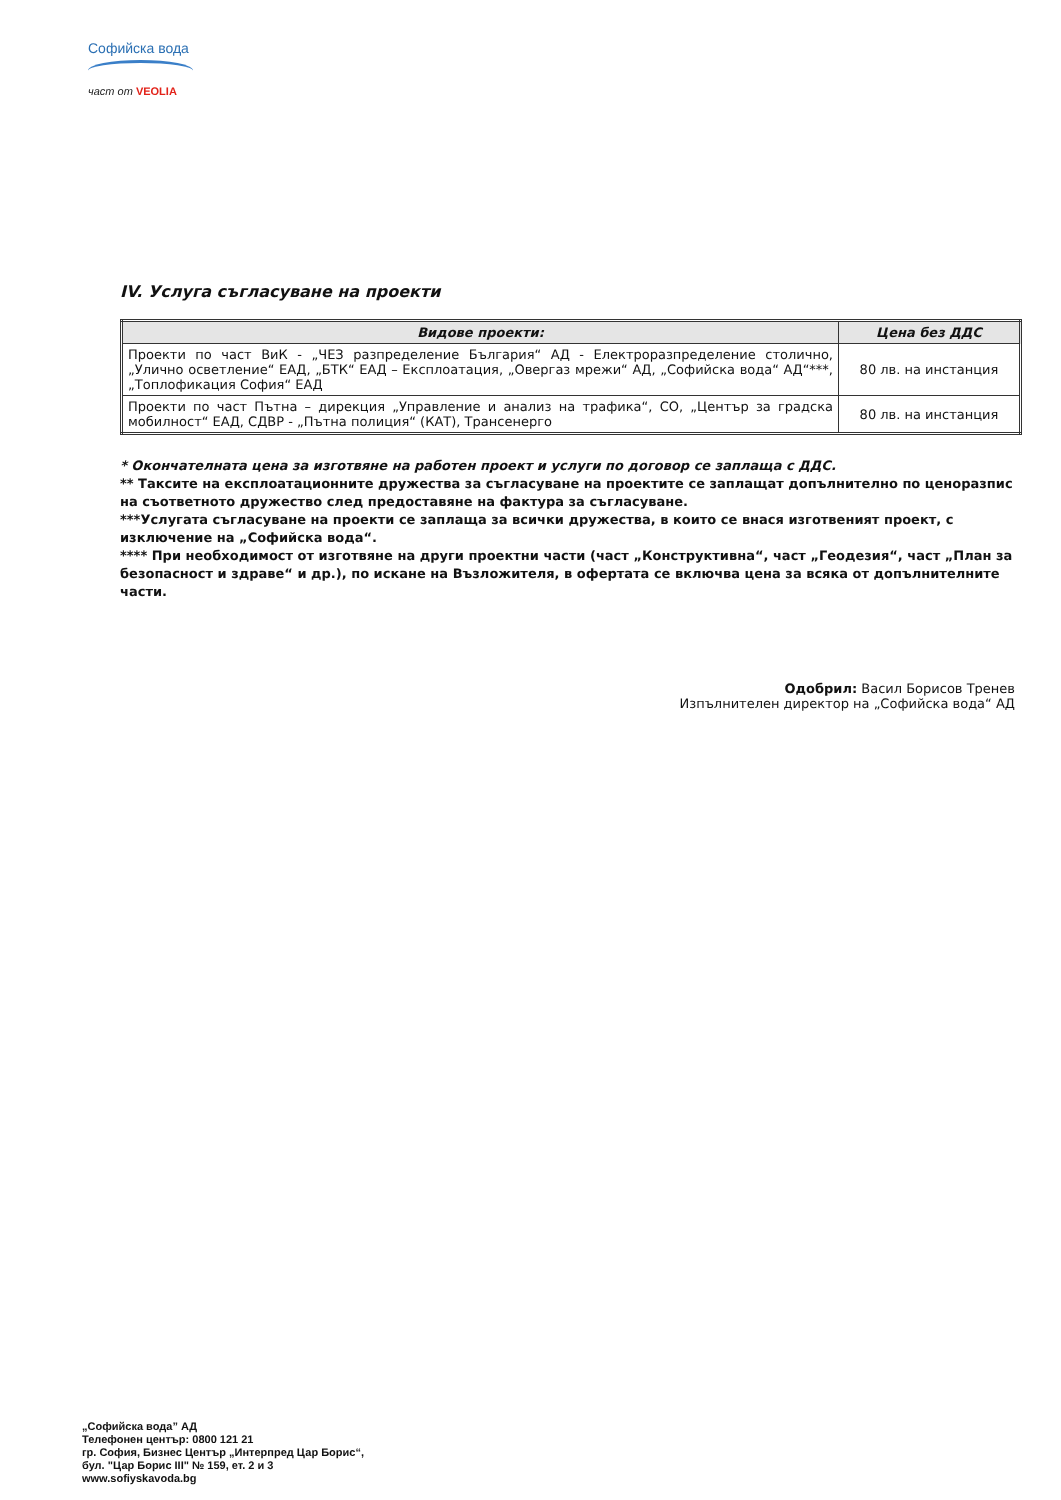Софийска вода
част от VEOLIA
IV. Услуга съгласуване на проекти
| Видове проекти: | Цена без ДДС |
| --- | --- |
| Проекти по част ВиК - „ЧЕЗ разпределение България“ АД - Електроразпределение столично, „Улично осветление“ ЕАД, „БТК“ ЕАД – Експлоатация, „Овергаз мрежи“ АД, „Софийска вода“ АД“***, „Топлофикация София“ ЕАД | 80 лв. на инстанция |
| Проекти по част Пътна – дирекция „Управление и анализ на трафика“, СО, „Център за градска мобилност“ ЕАД, СДВР - „Пътна полиция“ (КАТ), Трансенерго | 80 лв. на инстанция |
* Окончателната цена за изготвяне на работен проект и услуги по договор се заплаща с ДДС.
** Таксите на експлоатационните дружества за съгласуване на проектите се заплащат допълнително по ценоразпис на съответното дружество след предоставяне на фактура за съгласуване.
***Услугата съгласуване на проекти се заплаща за всички дружества, в които се внася изготвеният проект, с изключение на „Софийска вода“.
**** При необходимост от изготвяне на други проектни части (част „Конструктивна“, част „Геодезия“, част „План за безопасност и здраве“ и др.), по искане на Възложителя, в офертата се включва цена за всяка от допълнителните части.
Одобрил: Васил Борисов Тренев
Изпълнителен директор на „Софийска вода“ АД
„Софийска вода” АД
Телефонен център: 0800 121 21
гр. София, Бизнес Център „Интерпред Цар Борис“,
бул. "Цар Борис III" № 159, ет. 2 и 3
www.sofiyskavoda.bg